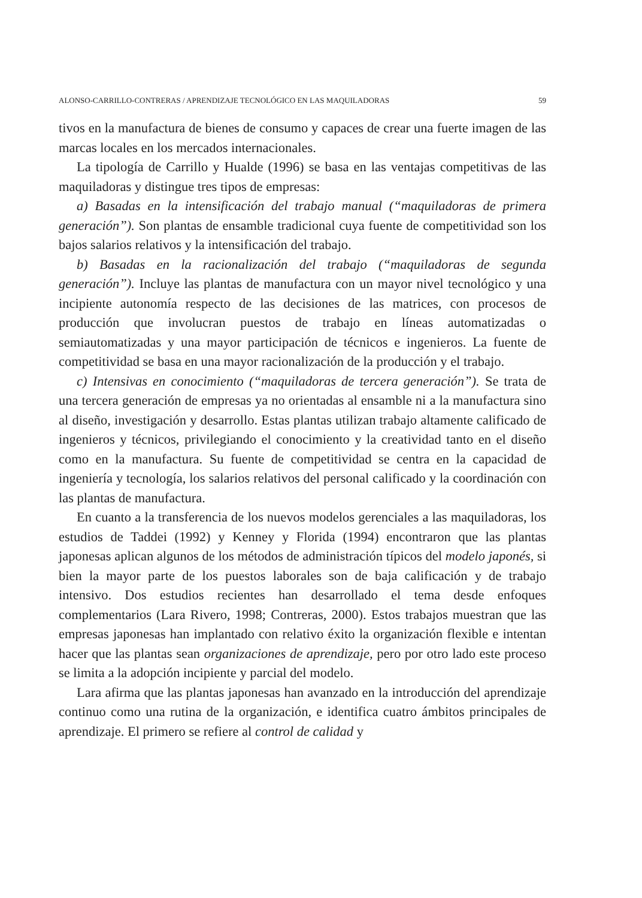ALONSO-CARRILLO-CONTRERAS / APRENDIZAJE TECNOLÓGICO EN LAS MAQUILADORAS 59
tivos en la manufactura de bienes de consumo y capaces de crear una fuerte imagen de las marcas locales en los mercados internacionales.
La tipología de Carrillo y Hualde (1996) se basa en las ventajas competitivas de las maquiladoras y distingue tres tipos de empresas:
a) Basadas en la intensificación del trabajo manual (“maquiladoras de primera generación”). Son plantas de ensamble tradicional cuya fuente de competitividad son los bajos salarios relativos y la intensificación del trabajo.
b) Basadas en la racionalización del trabajo (“maquiladoras de segunda generación”). Incluye las plantas de manufactura con un mayor nivel tecnológico y una incipiente autonomía respecto de las decisiones de las matrices, con procesos de producción que involucran puestos de trabajo en líneas automatizadas o semiautomatizadas y una mayor participación de técnicos e ingenieros. La fuente de competitividad se basa en una mayor racionalización de la producción y el trabajo.
c) Intensivas en conocimiento (“maquiladoras de tercera generación”). Se trata de una tercera generación de empresas ya no orientadas al ensamble ni a la manufactura sino al diseño, investigación y desarrollo. Estas plantas utilizan trabajo altamente calificado de ingenieros y técnicos, privilegiando el conocimiento y la creatividad tanto en el diseño como en la manufactura. Su fuente de competitividad se centra en la capacidad de ingeniería y tecnología, los salarios relativos del personal calificado y la coordinación con las plantas de manufactura.
En cuanto a la transferencia de los nuevos modelos gerenciales a las maquiladoras, los estudios de Taddei (1992) y Kenney y Florida (1994) encontraron que las plantas japonesas aplican algunos de los métodos de administración típicos del modelo japonés, si bien la mayor parte de los puestos laborales son de baja calificación y de trabajo intensivo. Dos estudios recientes han desarrollado el tema desde enfoques complementarios (Lara Rivero, 1998; Contreras, 2000). Estos trabajos muestran que las empresas japonesas han implantado con relativo éxito la organización flexible e intentan hacer que las plantas sean organizaciones de aprendizaje, pero por otro lado este proceso se limita a la adopción incipiente y parcial del modelo.
Lara afirma que las plantas japonesas han avanzado en la introducción del aprendizaje continuo como una rutina de la organización, e identifica cuatro ámbitos principales de aprendizaje. El primero se refiere al control de calidad y